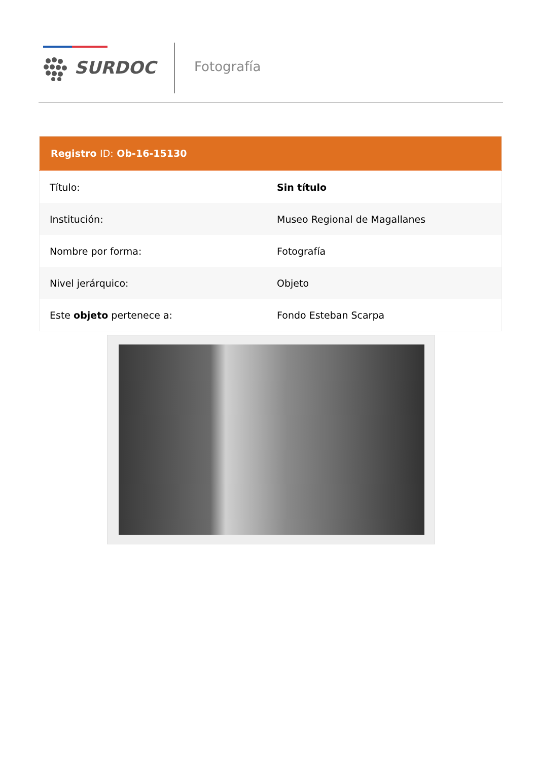SURDOC Fotografía
| Registro ID: Ob-16-15130 | |
| --- | --- |
| Título: | Sin título |
| Institución: | Museo Regional de Magallanes |
| Nombre por forma: | Fotografía |
| Nivel jerárquico: | Objeto |
| Este objeto pertenece a: | Fondo Esteban Scarpa |